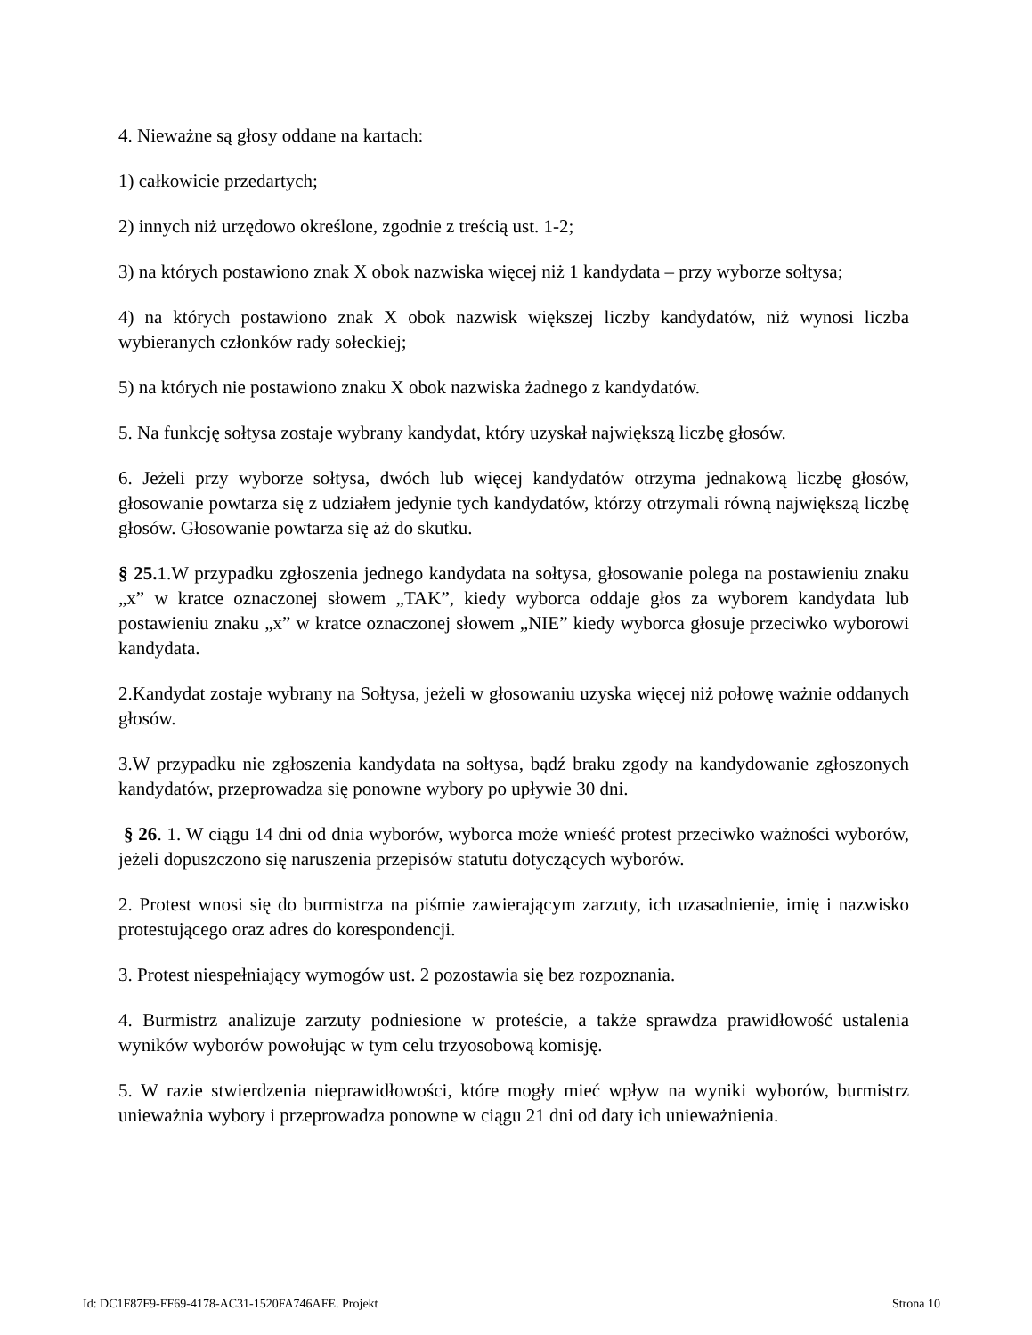4. Nieważne są głosy oddane na kartach:
1) całkowicie przedartych;
2) innych niż urzędowo określone, zgodnie z treścią ust. 1-2;
3) na których postawiono znak X obok nazwiska więcej niż 1 kandydata – przy wyborze sołtysa;
4) na których postawiono znak X obok nazwisk większej liczby kandydatów, niż wynosi liczba wybieranych członków rady sołeckiej;
5) na których nie postawiono znaku X obok nazwiska żadnego z kandydatów.
5. Na funkcję sołtysa zostaje wybrany kandydat, który uzyskał największą liczbę głosów.
6. Jeżeli przy wyborze sołtysa, dwóch lub więcej kandydatów otrzyma jednakową liczbę głosów, głosowanie powtarza się z udziałem jedynie tych kandydatów, którzy otrzymali równą największą liczbę głosów. Głosowanie powtarza się aż do skutku.
§ 25. 1.W przypadku zgłoszenia jednego kandydata na sołtysa, głosowanie polega na postawieniu znaku „x” w kratce oznaczonej słowem „TAK”, kiedy wyborca oddaje głos za wyborem kandydata lub postawieniu znaku „x” w kratce oznaczonej słowem „NIE” kiedy wyborca głosuje przeciwko wyborowi kandydata.
2.Kandydat zostaje wybrany na Sołtysa, jeżeli w głosowaniu uzyska więcej niż połowę ważnie oddanych głosów.
3.W przypadku nie zgłoszenia kandydata na sołtysa, bądź braku zgody na kandydowanie zgłoszonych kandydatów, przeprowadza się ponowne wybory po upływie 30 dni.
§ 26. 1. W ciągu 14 dni od dnia wyborów, wyborca może wnieść protest przeciwko ważności wyborów, jeżeli dopuszczono się naruszenia przepisów statutu dotyczących wyborów.
2. Protest wnosi się do burmistrza na piśmie zawierającym zarzuty, ich uzasadnienie, imię i nazwisko protestującego oraz adres do korespondencji.
3. Protest niespełniający wymogów ust. 2 pozostawia się bez rozpoznania.
4. Burmistrz analizuje zarzuty podniesione w proteście, a także sprawdza prawidłowość ustalenia wyników wyborów powołując w tym celu trzyosobową komisję.
5. W razie stwierdzenia nieprawidłowości, które mogły mieć wpływ na wyniki wyborów, burmistrz unieważnia wybory i przeprowadza ponowne w ciągu 21 dni od daty ich unieważnienia.
Id: DC1F87F9-FF69-4178-AC31-1520FA746AFE. Projekt Strona 10